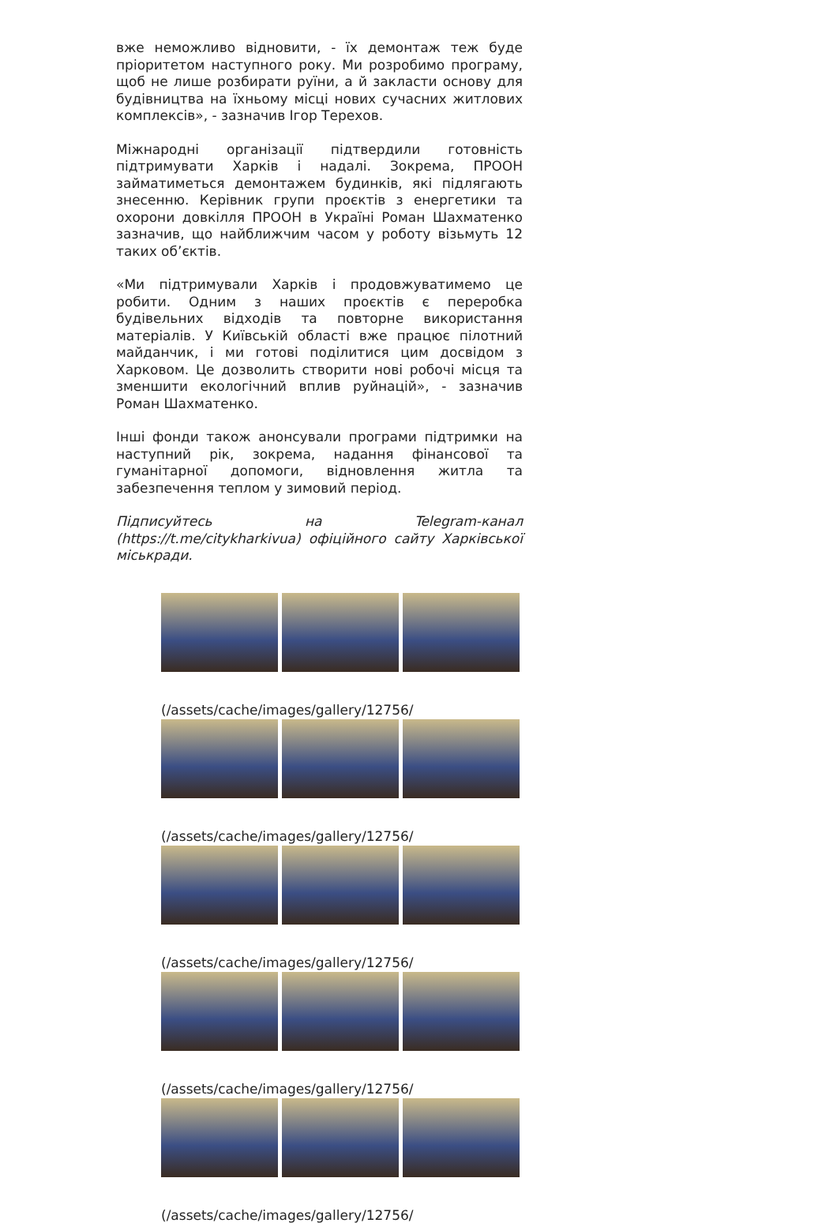вже неможливо відновити, - їх демонтаж теж буде пріоритетом наступного року. Ми розробимо програму, щоб не лише розбирати руїни, а й закласти основу для будівництва на їхньому місці нових сучасних житлових комплексів», - зазначив Ігор Терехов.
Міжнародні організації підтвердили готовність підтримувати Харків і надалі. Зокрема, ПРООН займатиметься демонтажем будинків, які підлягають знесенню. Керівник групи проєктів з енергетики та охорони довкілля ПРООН в Україні Роман Шахматенко зазначив, що найближчим часом у роботу візьмуть 12 таких об’єктів.
«Ми підтримували Харків і продовжуватимемо це робити. Одним з наших проєктів є переробка будівельних відходів та повторне використання матеріалів. У Київській області вже працює пілотний майданчик, і ми готові поділитися цим досвідом з Харковом. Це дозволить створити нові робочі місця та зменшити екологічний вплив руйнацій», - зазначив Роман Шахматенко.
Інші фонди також анонсували програми підтримки на наступний рік, зокрема, надання фінансової та гуманітарної допомоги, відновлення житла та забезпечення теплом у зимовий період.
Підписуйтесь на Telegram-канал (https://t.me/citykharkivua) офіційного сайту Харківської міськради.
(/assets/cache/images/gallery/12756/
(/assets/cache/images/gallery/12756/
(/assets/cache/images/gallery/12756/
(/assets/cache/images/gallery/12756/
(/assets/cache/images/gallery/12756/